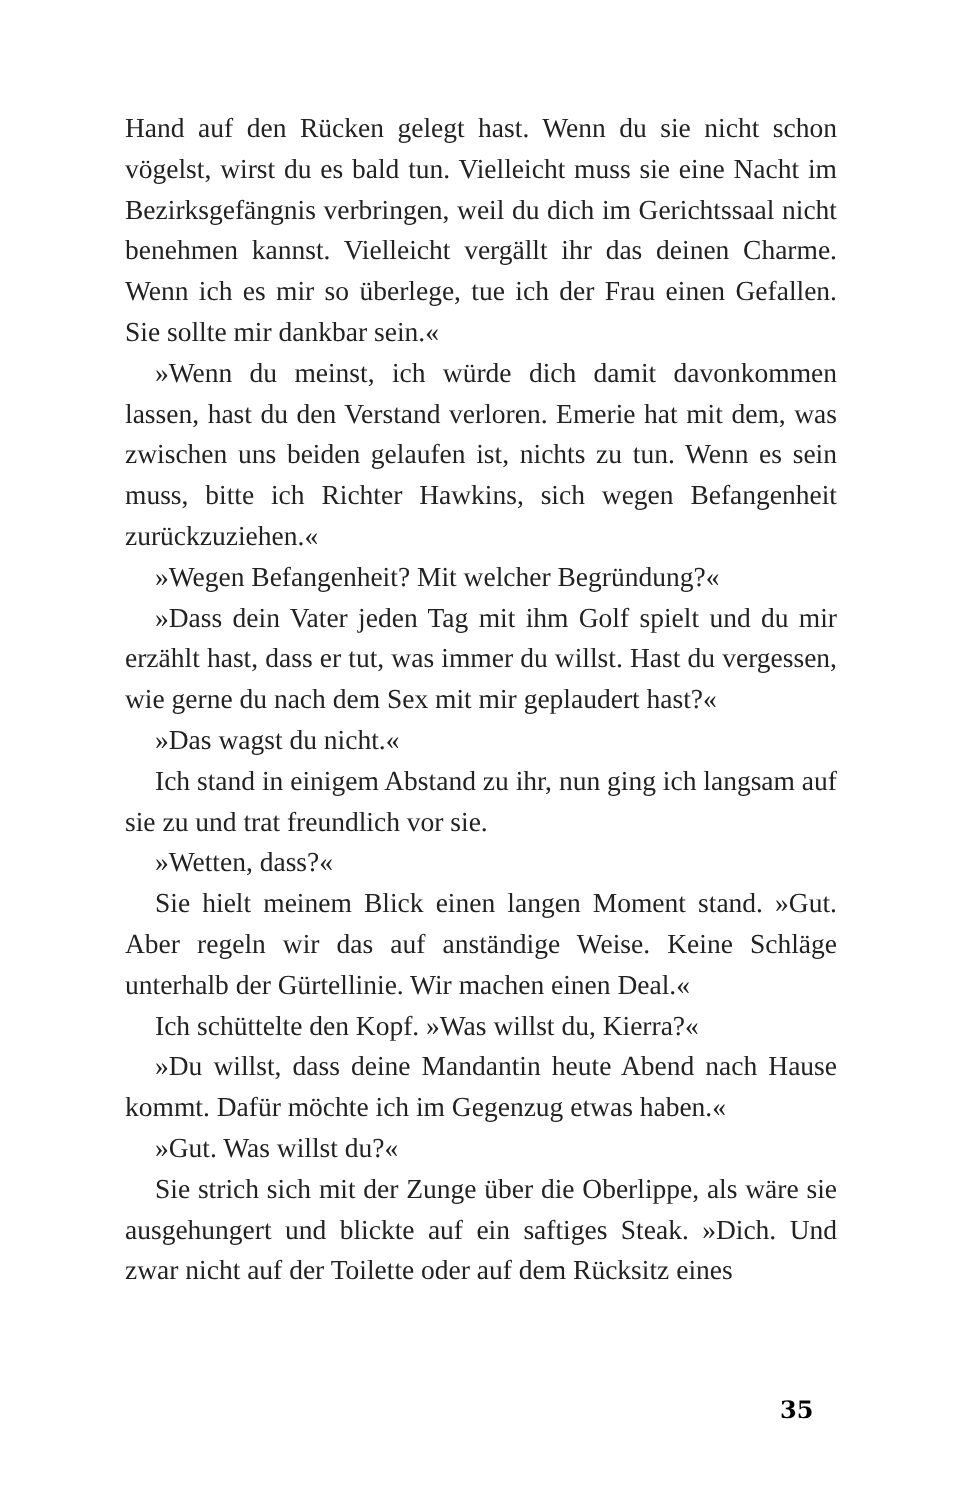Hand auf den Rücken gelegt hast. Wenn du sie nicht schon vögelst, wirst du es bald tun. Vielleicht muss sie eine Nacht im Bezirksgefängnis verbringen, weil du dich im Gerichts­saal nicht benehmen kannst. Vielleicht vergällt ihr das dei­nen Charme. Wenn ich es mir so überlege, tue ich der Frau einen Gefallen. Sie sollte mir dankbar sein.«
»Wenn du meinst, ich würde dich damit davonkommen lassen, hast du den Verstand verloren. Emerie hat mit dem, was zwischen uns beiden gelaufen ist, nichts zu tun. Wenn es sein muss, bitte ich Richter Hawkins, sich wegen Befan­genheit zurückzuziehen.«
»Wegen Befangenheit? Mit welcher Begründung?«
»Dass dein Vater jeden Tag mit ihm Golf spielt und du mir erzählt hast, dass er tut, was immer du willst. Hast du vergessen, wie gerne du nach dem Sex mit mir geplaudert hast?«
»Das wagst du nicht.«
Ich stand in einigem Abstand zu ihr, nun ging ich lang­sam auf sie zu und trat freundlich vor sie.
»Wetten, dass?«
Sie hielt meinem Blick einen langen Moment stand. »Gut. Aber regeln wir das auf anständige Weise. Keine Schläge unterhalb der Gürtellinie. Wir machen einen Deal.«
Ich schüttelte den Kopf. »Was willst du, Kierra?«
»Du willst, dass deine Mandantin heute Abend nach Hause kommt. Dafür möchte ich im Gegenzug etwas haben.«
»Gut. Was willst du?«
Sie strich sich mit der Zunge über die Oberlippe, als wäre sie ausgehungert und blickte auf ein saftiges Steak. »Dich. Und zwar nicht auf der Toilette oder auf dem Rücksitz eines
35